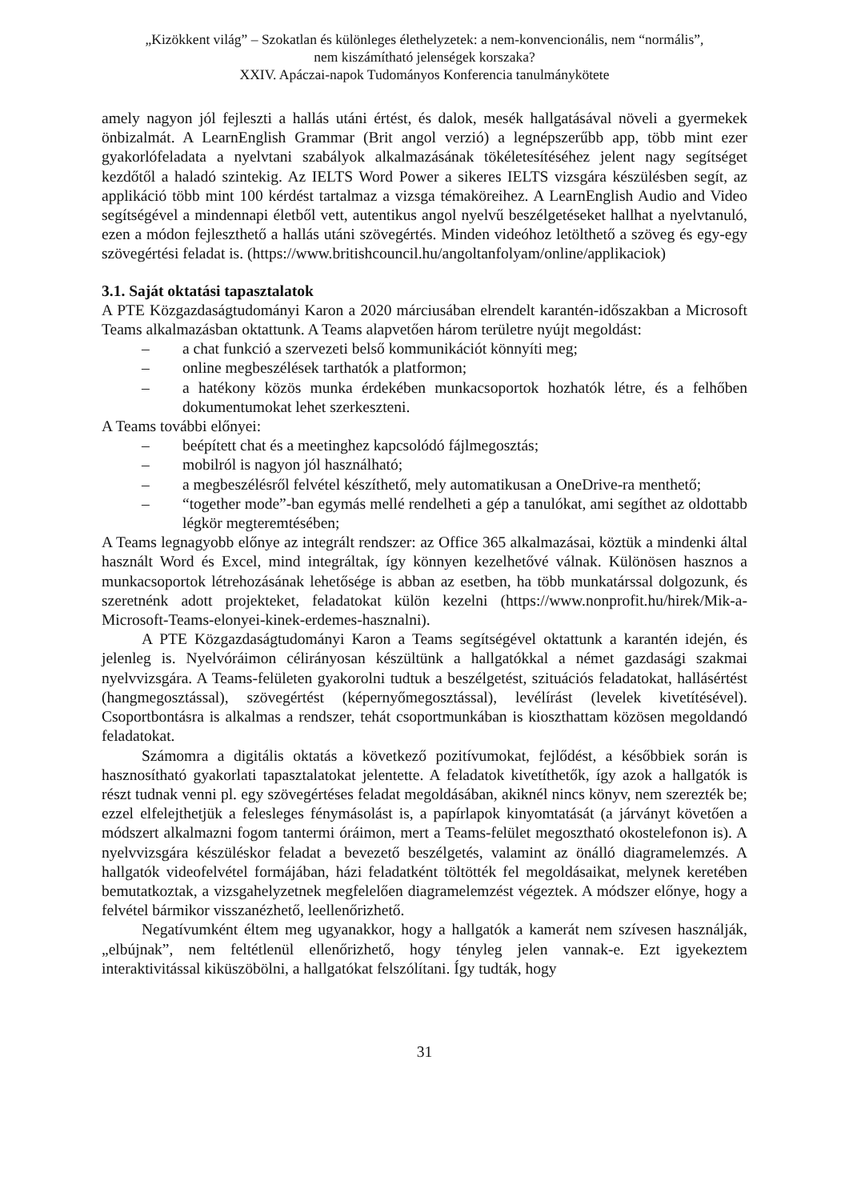„Kizökkent világ” – Szokatlan és különleges élethelyzetek: a nem-konvencionális, nem “normális”,
nem kiszámítható jelenségek korszaka?
XXIV. Apáczai-napok Tudományos Konferencia tanulmánykötete
amely nagyon jól fejleszti a hallás utáni értést, és dalok, mesék hallgatásával növeli a gyermekek önbizalmát. A LearnEnglish Grammar (Brit angol verzió) a legnépszerűbb app, több mint ezer gyakorlófeladata a nyelvtani szabályok alkalmazásának tökéletesítéséhez jelent nagy segítséget kezdőtől a haladó szintekig. Az IELTS Word Power a sikeres IELTS vizsgára készülésben segít, az applikáció több mint 100 kérdést tartalmaz a vizsga témaköreihez. A LearnEnglish Audio and Video segítségével a mindennapi életből vett, autentikus angol nyelvű beszélgetéseket hallhat a nyelvtanuló, ezen a módon fejleszthető a hallás utáni szövegértés. Minden videóhoz letölthető a szöveg és egy-egy szövegértési feladat is. (https://www.britishcouncil.hu/angoltanfolyam/online/applikaciok)
3.1. Saját oktatási tapasztalatok
A PTE Közgazdaságtudományi Karon a 2020 márciusában elrendelt karantén-időszakban a Microsoft Teams alkalmazásban oktattunk. A Teams alapvetően három területre nyújt megoldást:
– a chat funkció a szervezeti belső kommunikációt könnyíti meg;
– online megbeszélések tarthatók a platformon;
– a hatékony közös munka érdekében munkacsoportok hozhatók létre, és a felhőben dokumentumokat lehet szerkeszteni.
A Teams további előnyei:
– beépített chat és a meetinghez kapcsolódó fájlmegosztás;
– mobilról is nagyon jól használható;
– a megbeszélésről felvétel készíthető, mely automatikusan a OneDrive-ra menthető;
– “together mode”-ban egymás mellé rendelheti a gép a tanulókat, ami segíthet az oldottabb légkör megteremtésében;
A Teams legnagyobb előnye az integrált rendszer: az Office 365 alkalmazásai, köztük a mindenki által használt Word és Excel, mind integráltak, így könnyen kezelhetővé válnak. Különösen hasznos a munkacsoportok létrehozásának lehetősége is abban az esetben, ha több munkatárssal dolgozunk, és szeretnénk adott projekteket, feladatokat külön kezelni (https://www.nonprofit.hu/hirek/Mik-a-Microsoft-Teams-elonyei-kinek-erdemes-hasznalni).
A PTE Közgazdaságtudományi Karon a Teams segítségével oktattunk a karantén idején, és jelenleg is. Nyelvóráimon célirányosan készültünk a hallgatókkal a német gazdasági szakmai nyelvvizsgára. A Teams-felületen gyakorolni tudtuk a beszélgetést, szituációs feladatokat, hallásértést (hangmegosztással), szövegértést (képernyőmegosztással), levélírást (levelek kivetítésével). Csoportbontásra is alkalmas a rendszer, tehát csoportmunkában is kioszthattam közösen megoldandó feladatokat.
Számomra a digitális oktatás a következő pozitívumokat, fejlődést, a későbbiek során is hasznosítható gyakorlati tapasztalatokat jelentette. A feladatok kivetíthetők, így azok a hallgatók is részt tudnak venni pl. egy szövegértéses feladat megoldásában, akiknél nincs könyv, nem szerezték be; ezzel elfelejthetjük a felesleges fénymásolást is, a papírlapok kinyomtatását (a járványt követően a módszert alkalmazni fogom tantermi óráimon, mert a Teams-felület megosztható okostelefonon is). A nyelvvizsgára készüléskor feladat a bevezető beszélgetés, valamint az önálló diagramelemzés. A hallgatók videofelvétel formájában, házi feladatként töltötték fel megoldásaikat, melynek keretében bemutatkoztak, a vizsgahelyzetnek megfelelően diagramelemzést végeztek. A módszer előnye, hogy a felvétel bármikor visszanézhető, leellenőrizhető.
Negatívumként éltem meg ugyanakkor, hogy a hallgatók a kamerát nem szívesen használják, „elbújnak”, nem feltétlenül ellenőrizhető, hogy tényleg jelen vannak-e. Ezt igyekeztem interaktivitással kiküszöbölni, a hallgatókat felszólítani. Így tudták, hogy
31